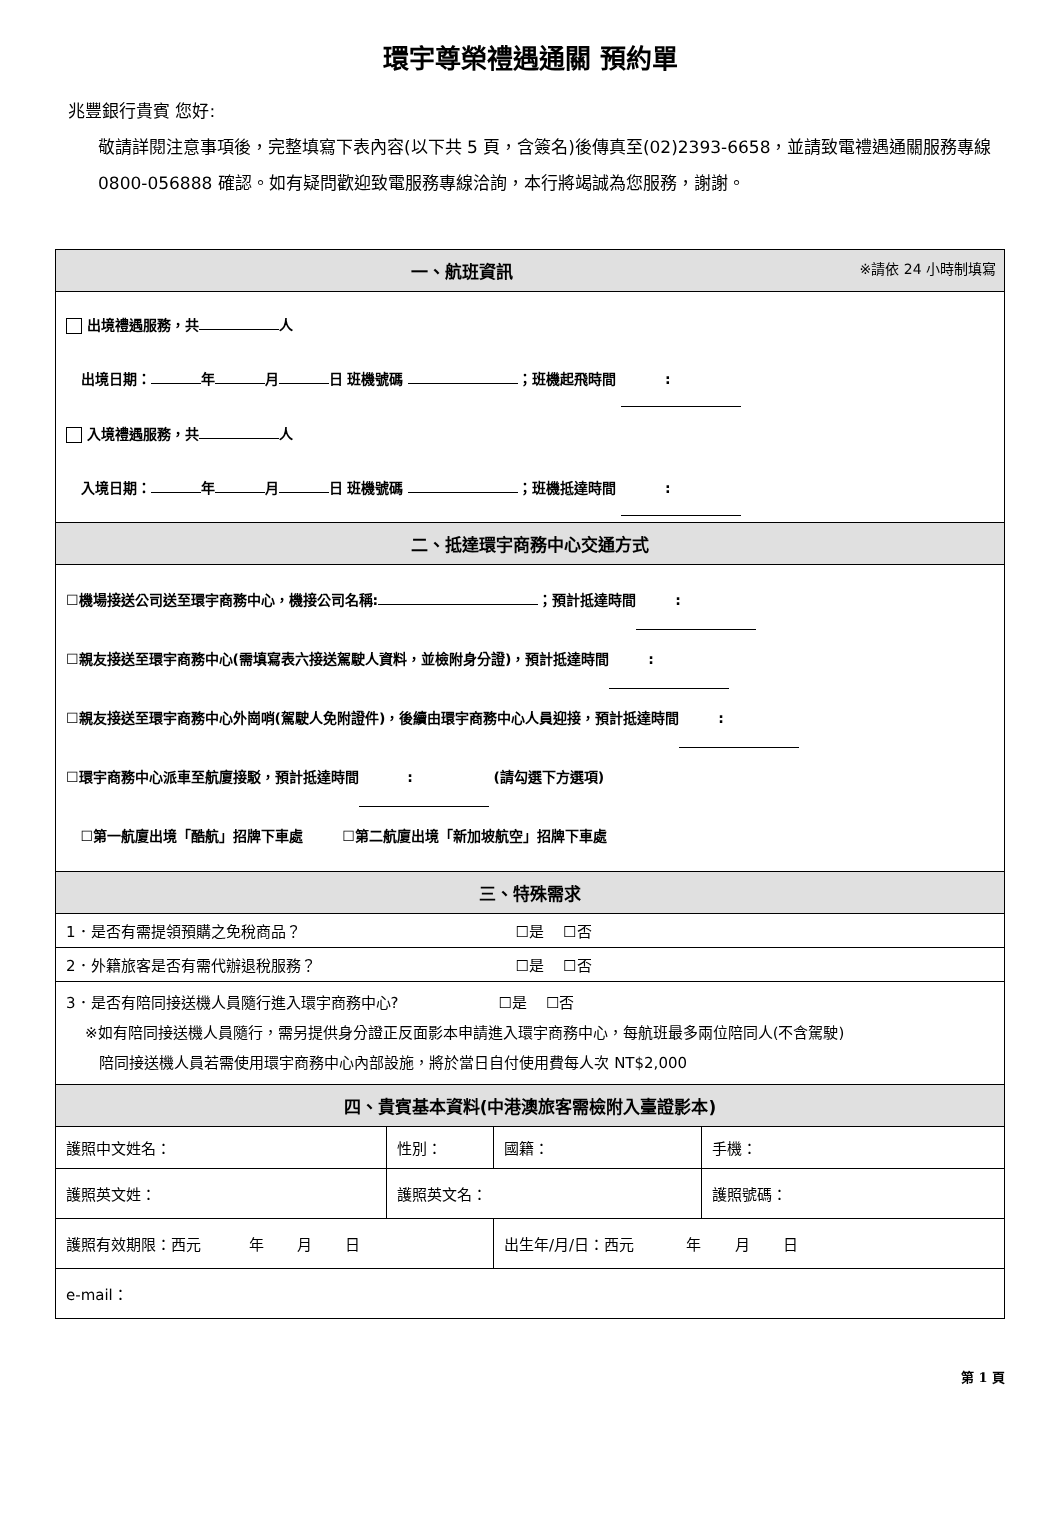環宇尊榮禮遇通關 預約單
兆豐銀行貴賓 您好:
敬請詳閱注意事項後，完整填寫下表內容(以下共 5 頁，含簽名)後傳真至(02)2393-6658，並請致電禮遇通關服務專線 0800-056888 確認。如有疑問歡迎致電服務專線洽詢，本行將竭誠為您服務，謝謝。
| 一、航班資訊 ※請依 24 小時制填寫 | | | |
| 出境禮遇服務，共 人 出境日期： 年 月 日 班機號碼 ；班機起飛時間 : 入境禮遇服務，共 人 入境日期： 年 月 日 班機號碼 ；班機抵達時間 : | | | |
| 二、抵達環宇商務中心交通方式 | | | |
| ☐機場接送公司送至環宇商務中心，機接公司名稱: ；預計抵達時間 : ☐親友接送至環宇商務中心(需填寫表六接送駕駛人資料，並檢附身分證)，預計抵達時間 : ☐親友接送至環宇商務中心外崗哨(駕駛人免附證件)，後續由環宇商務中心人員迎接，預計抵達時間 : ☐環宇商務中心派車至航廈接駁，預計抵達時間 : (請勾選下方選項) ☐第一航廈出境「酷航」招牌下車處 ☐第二航廈出境「新加坡航空」招牌下車處 | | | |
| 三、特殊需求 | | | |
| 1．是否有需提領預購之免稅商品？ ☐是 ☐否 | | | |
| 2．外籍旅客是否有需代辦退稅服務？ ☐是 ☐否 | | | |
| 3．是否有陪同接送機人員隨行進入環宇商務中心? ☐是 ☐否 ※如有陪同接送機人員隨行，需另提供身分證正反面影本申請進入環宇商務中心，每航班最多兩位陪同人(不含駕駛) 陪同接送機人員若需使用環宇商務中心內部設施，將於當日自付使用費每人次 NT$2,000 | | | |
| 四、貴賓基本資料(中港澳旅客需檢附入臺證影本) | | | |
| 護照中文姓名： | 性別： | 國籍： | 手機： |
| 護照英文姓： | 護照英文名： | | 護照號碼： |
| 護照有效期限：西元 年 月 日 | | 出生年/月/日：西元 年 月 日 | |
| e-mail： | | | |
第 1 頁